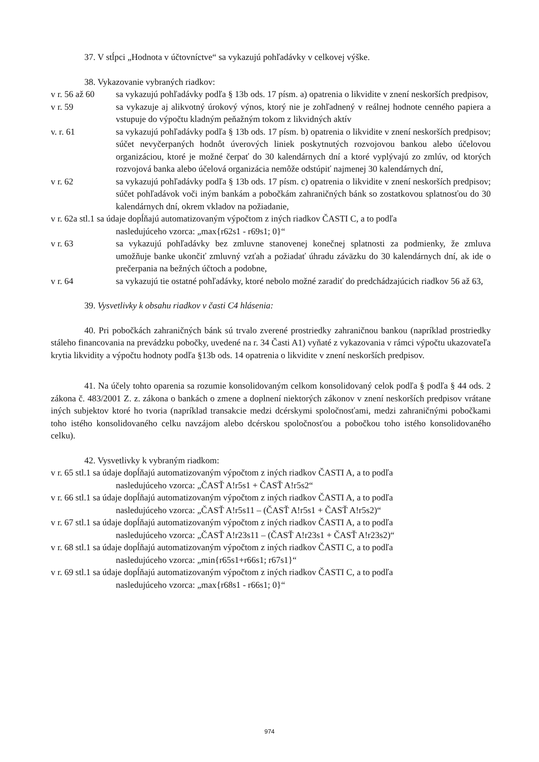37. V stĺpci „Hodnota v účtovníctve“ sa vykazujú pohľadávky v celkovej výške.
38. Vykazovanie vybraných riadkov:
v r. 56 až 60 sa vykazujú pohľadávky podľa § 13b ods. 17 písm. a) opatrenia o likvidite v znení neskorších predpisov,
v r. 59 sa vykazuje aj alikvotný úrokový výnos, ktorý nie je zohľadnený v reálnej hodnote cenného papiera a vstupuje do výpočtu kladným peňažným tokom z likvidných aktív
v. r. 61 sa vykazujú pohľadávky podľa § 13b ods. 17 písm. b) opatrenia o likvidite v znení neskorších predpisov; súčet nevyčerpaných hodnôt úverových liniek poskytnutých rozvojovou bankou alebo účelovou organizáciou, ktoré je možné čerpať do 30 kalendárnych dní a ktoré vyplývajú zo zmlúv, od ktorých rozvojová banka alebo účelová organizácia nemôže odstúpiť najmenej 30 kalendárnych dní,
v r. 62 sa vykazujú pohľadávky podľa § 13b ods. 17 písm. c) opatrenia o likvidite v znení neskorších predpisov; súčet pohľadávok voči iným bankám a pobočkám zahraničných bánk so zostatkovou splatnosťou do 30 kalendárnych dní, okrem vkladov na požiadanie,
v r. 62a stl.1 sa údaje dopĺňajú automatizovaným výpočtom z iných riadkov ČASTI C, a to podľa
nasledujúceho vzorca: „max{r62s1 - r69s1; 0}“
v r. 63 sa vykazujú pohľadávky bez zmluvne stanovenej konečnej splatnosti za podmienky, že zmluva umožňuje banke ukončiť zmluvný vzťah a požiadať úhradu záväzku do 30 kalendárnych dní, ak ide o prečerpania na bežných účtoch a podobne,
v r. 64 sa vykazujú tie ostatné pohľadávky, ktoré nebolo možné zaradiť do predchádzajúcich riadkov 56 až 63,
39. Vysvetlivky k obsahu riadkov v časti C4 hlásenia:
40. Pri pobočkách zahraničných bánk sú trvalo zverené prostriedky zahraničnou bankou (napríklad prostriedky stáleho financovania na prevádzku pobočky, uvedené na r. 34 Časti A1) vyňaté z vykazovania v rámci výpočtu ukazovateľa krytia likvidity a výpočtu hodnoty podľa §13b ods. 14 opatrenia o likvidite v znení neskorších predpisov.
41. Na účely tohto oparenia sa rozumie konsolidovaným celkom konsolidovaný celok podľa § podľa § 44 ods. 2 zákona č. 483/2001 Z. z. zákona o bankách o zmene a doplnení niektorých zákonov v znení neskorších predpisov vrátane iných subjektov ktoré ho tvoria (napríklad transakcie medzi dcérskymi spoločnosťami, medzi zahraničnými pobočkami toho istého konsolidovaného celku navzájom alebo dcérskou spoločnosťou a pobočkou toho istého konsolidovaného celku).
42. Vysvetlivky k vybraným riadkom:
v r. 65 stl.1 sa údaje dopĺňajú automatizovaným výpočtom z iných riadkov ČASTI A, a to podľa
nasledujúceho vzorca: „ČASŤ A!r5s1 + ČASŤ A!r5s2“
v r. 66 stl.1 sa údaje dopĺňajú automatizovaným výpočtom z iných riadkov ČASTI A, a to podľa
nasledujúceho vzorca: „ČASŤ A!r5s11 – (ČASŤ A!r5s1 + ČASŤ A!r5s2)“
v r. 67 stl.1 sa údaje dopĺňajú automatizovaným výpočtom z iných riadkov ČASTI A, a to podľa
nasledujúceho vzorca: „ČASŤ A!r23s11 – (ČASŤ A!r23s1 + ČASŤ A!r23s2)“
v r. 68 stl.1 sa údaje dopĺňajú automatizovaným výpočtom z iných riadkov ČASTI C, a to podľa
nasledujúceho vzorca: „min{r65s1+r66s1; r67s1}“
v r. 69 stl.1 sa údaje dopĺňajú automatizovaným výpočtom z iných riadkov ČASTI C, a to podľa
nasledujúceho vzorca: „max{r68s1 - r66s1; 0}“
974